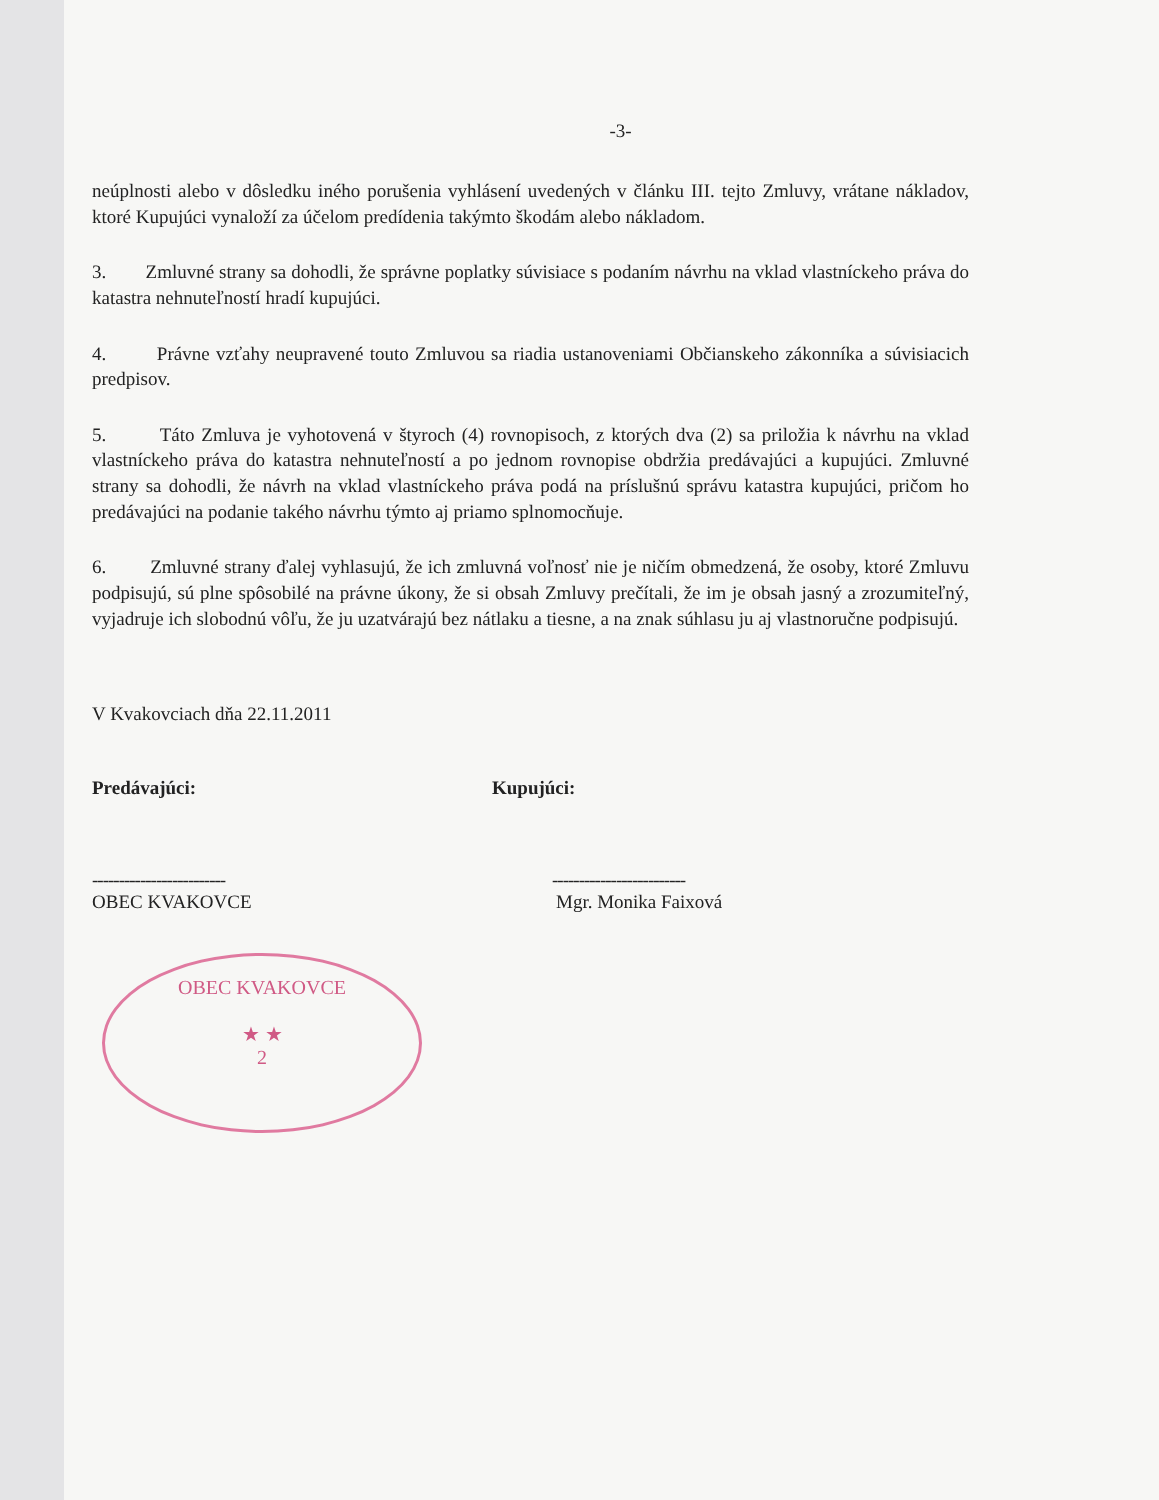-3-
neúplnosti alebo v dôsledku iného porušenia vyhlásení uvedených v článku III. tejto Zmluvy, vrátane nákladov, ktoré Kupujúci vynaloží za účelom predídenia takýmto škodám alebo nákladom.
3. Zmluvné strany sa dohodli, že správne poplatky súvisiace s podaním návrhu na vklad vlastníckeho práva do katastra nehnuteľností hradí kupujúci.
4. Právne vzťahy neupravené touto Zmluvou sa riadia ustanoveniami Občianskeho zákonníka a súvisiacich predpisov.
5. Táto Zmluva je vyhotovená v štyroch (4) rovnopisoch, z ktorých dva (2) sa priložia k návrhu na vklad vlastníckeho práva do katastra nehnuteľností a po jednom rovnopise obdržia predávajúci a kupujúci. Zmluvné strany sa dohodli, že návrh na vklad vlastníckeho práva podá na príslušnú správu katastra kupujúci, pričom ho predávajúci na podanie takého návrhu týmto aj priamo splnomocňuje.
6. Zmluvné strany ďalej vyhlasujú, že ich zmluvná voľnosť nie je ničím obmedzená, že osoby, ktoré Zmluvu podpisujú, sú plne spôsobilé na právne úkony, že si obsah Zmluvy prečítali, že im je obsah jasný a zrozumiteľný, vyjadruje ich slobodnú vôľu, že ju uzatvárajú bez nátlaku a tiesne, a na znak súhlasu ju aj vlastnoručne podpisujú.
V Kvakovciach dňa 22.11.2011
Predávajúci:
-------------------------
OBEC KVAKOVCE
OBEC KVAKOVCE
★ ★
2
Kupujúci:
-------------------------
Mgr. Monika Faixová